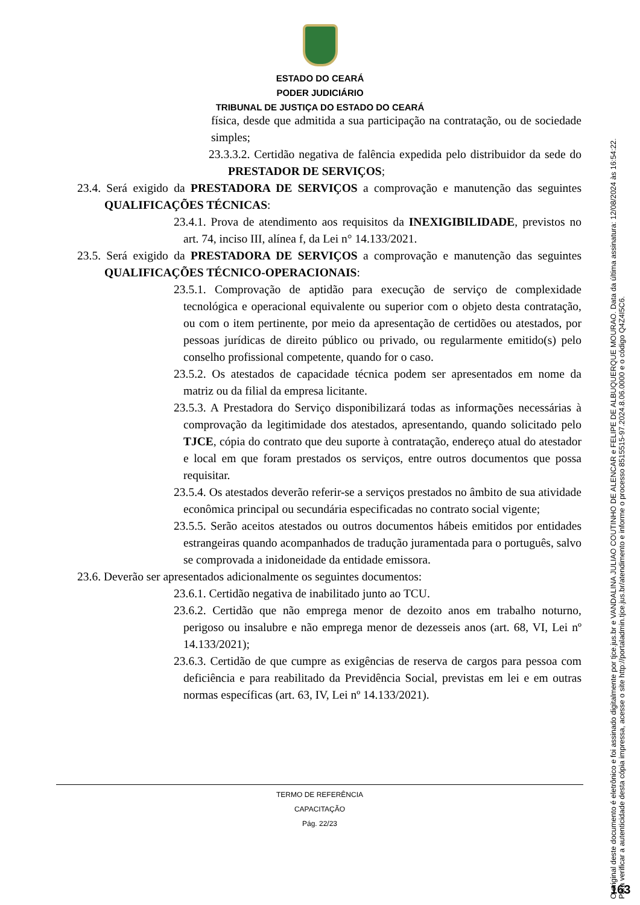ESTADO DO CEARÁ
PODER JUDICIÁRIO
TRIBUNAL DE JUSTIÇA DO ESTADO DO CEARÁ
física, desde que admitida a sua participação na contratação, ou de sociedade simples;
23.3.3.2. Certidão negativa de falência expedida pelo distribuidor da sede do PRESTADOR DE SERVIÇOS;
23.4. Será exigido da PRESTADORA DE SERVIÇOS a comprovação e manutenção das seguintes QUALIFICAÇÕES TÉCNICAS:
23.4.1. Prova de atendimento aos requisitos da INEXIGIBILIDADE, previstos no art. 74, inciso III, alínea f, da Lei n° 14.133/2021.
23.5. Será exigido da PRESTADORA DE SERVIÇOS a comprovação e manutenção das seguintes QUALIFICAÇÕES TÉCNICO-OPERACIONAIS:
23.5.1. Comprovação de aptidão para execução de serviço de complexidade tecnológica e operacional equivalente ou superior com o objeto desta contratação, ou com o item pertinente, por meio da apresentação de certidões ou atestados, por pessoas jurídicas de direito público ou privado, ou regularmente emitido(s) pelo conselho profissional competente, quando for o caso.
23.5.2. Os atestados de capacidade técnica podem ser apresentados em nome da matriz ou da filial da empresa licitante.
23.5.3. A Prestadora do Serviço disponibilizará todas as informações necessárias à comprovação da legitimidade dos atestados, apresentando, quando solicitado pelo TJCE, cópia do contrato que deu suporte à contratação, endereço atual do atestador e local em que foram prestados os serviços, entre outros documentos que possa requisitar.
23.5.4. Os atestados deverão referir-se a serviços prestados no âmbito de sua atividade econômica principal ou secundária especificadas no contrato social vigente;
23.5.5. Serão aceitos atestados ou outros documentos hábeis emitidos por entidades estrangeiras quando acompanhados de tradução juramentada para o português, salvo se comprovada a inidoneidade da entidade emissora.
23.6. Deverão ser apresentados adicionalmente os seguintes documentos:
23.6.1. Certidão negativa de inabilitado junto ao TCU.
23.6.2. Certidão que não emprega menor de dezoito anos em trabalho noturno, perigoso ou insalubre e não emprega menor de dezesseis anos (art. 68, VI, Lei nº 14.133/2021);
23.6.3. Certidão de que cumpre as exigências de reserva de cargos para pessoa com deficiência e para reabilitado da Previdência Social, previstas em lei e em outras normas específicas (art. 63, IV, Lei nº 14.133/2021).
TERMO DE REFERÊNCIA
CAPACITAÇÃO
Pág. 22/23
O original deste documento é eletrônico e foi assinado digitalmente por tjce.jus.br e VANDALINA JULIAO COUTINHO DE ALENCAR e FELIPE DE ALBUQUERQUE MOURAO. Data da última assinatura: 12/08/2024 às 16:54:22.
Para verificar a autenticidade desta cópia impressa, acesse o site http://portaladmin.tjce.jus.br/atendimento e informe o processo 8515515-97.2024.8.06.0000 e o código Q4Z4I5C6.
163